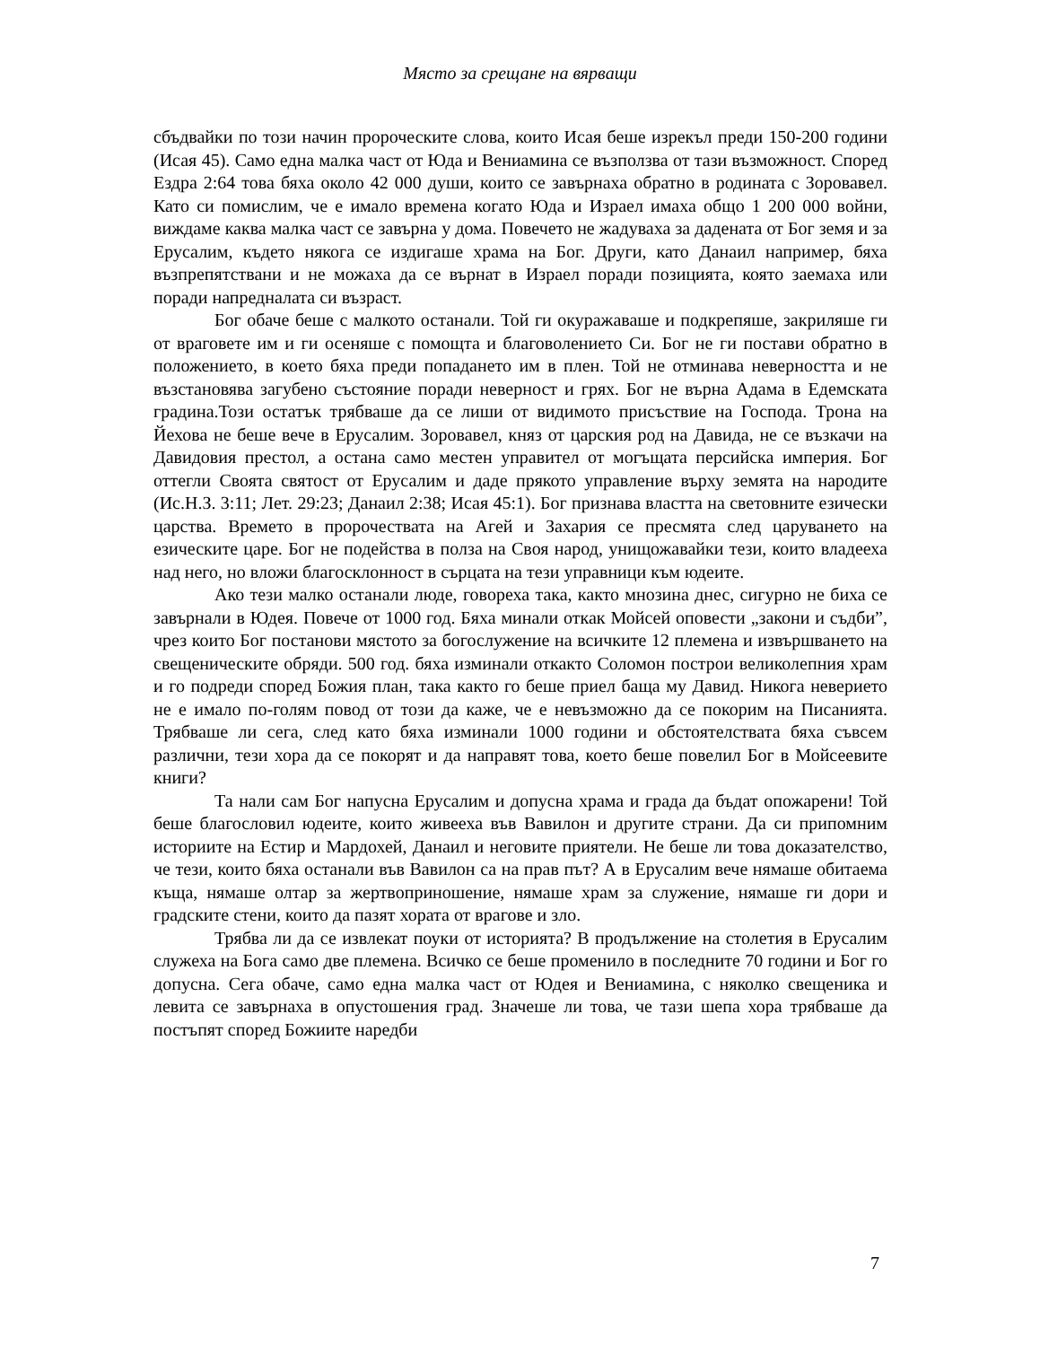Място за срещане на вярващи
сбъдвайки по този начин пророческите слова, които Исая беше изрекъл преди 150-200 години (Исая 45). Само една малка част от Юда и Вениамина се възползва от тази възможност. Според Ездра 2:64 това бяха около 42 000 души, които се завърнаха обратно в родината с Зоровавел. Като си помислим, че е имало времена когато Юда и Израел имаха общо 1 200 000 войни, виждаме каква малка част се завърна у дома. Повечето не жадуваха за дадената от Бог земя и за Ерусалим, където някога се издигаше храма на Бог. Други, като Данаил например, бяха възпрепятствани и не можаха да се върнат в Израел поради позицията, която заемаха или поради напредналата си възраст.
Бог обаче беше с малкото останали. Той ги окуражаваше и подкрепяше, закриляше ги от враговете им и ги осеняше с помощта и благоволението Си. Бог не ги постави обратно в положението, в което бяха преди попадането им в плен. Той не отминава неверността и не възстановява загубено състояние поради неверност и грях. Бог не върна Адама в Едемската градина.Този остатък трябваше да се лиши от видимото присъствие на Господа. Трона на Йехова не беше вече в Ерусалим. Зоровавел, княз от царския род на Давида, не се възкачи на Давидовия престол, а остана само местен управител от могъщата персийска империя. Бог оттегли Своята святост от Ерусалим и даде прякото управление върху земята на народите (Ис.Н.З. 3:11; Лет. 29:23; Данаил 2:38; Исая 45:1). Бог признава властта на световните езически царства. Времето в пророчествата на Агей и Захария се пресмята след царуването на езическите царе. Бог не подейства в полза на Своя народ, унищожавайки тези, които владееха над него, но вложи благосклонност в сърцата на тези управници към юдеите.
Ако тези малко останали люде, говореха така, както мнозина днес, сигурно не биха се завърнали в Юдея. Повече от 1000 год. Бяха минали откак Мойсей оповести „закони и съдби”, чрез които Бог постанови мястото за богослужение на всичките 12 племена и извършването на свещеническите обряди. 500 год. бяха изминали откакто Соломон построи великолепния храм и го подреди според Божия план, така както го беше приел баща му Давид. Никога неверието не е имало по-голям повод от този да каже, че е невъзможно да се покорим на Писанията. Трябваше ли сега, след като бяха изминали 1000 години и обстоятелствата бяха съвсем различни, тези хора да се покорят и да направят това, което беше повелил Бог в Мойсеевите книги?
Та нали сам Бог напусна Ерусалим и допусна храма и града да бъдат опожарени! Той беше благословил юдеите, които живееха във Вавилон и другите страни. Да си припомним историите на Естир и Мардохей, Данаил и неговите приятели. Не беше ли това доказателство, че тези, които бяха останали във Вавилон са на прав път? А в Ерусалим вече нямаше обитаема къща, нямаше олтар за жертвоприношение, нямаше храм за служение, нямаше ги дори и градските стени, които да пазят хората от врагове и зло.
Трябва ли да се извлекат поуки от историята? В продължение на столетия в Ерусалим служеха на Бога само две племена. Всичко се беше променило в последните 70 години и Бог го допусна. Сега обаче, само една малка част от Юдея и Вениамина, с няколко свещеника и левита се завърнаха в опустошения град. Значеше ли това, че тази шепа хора трябваше да постъпят според Божиите наредби
7